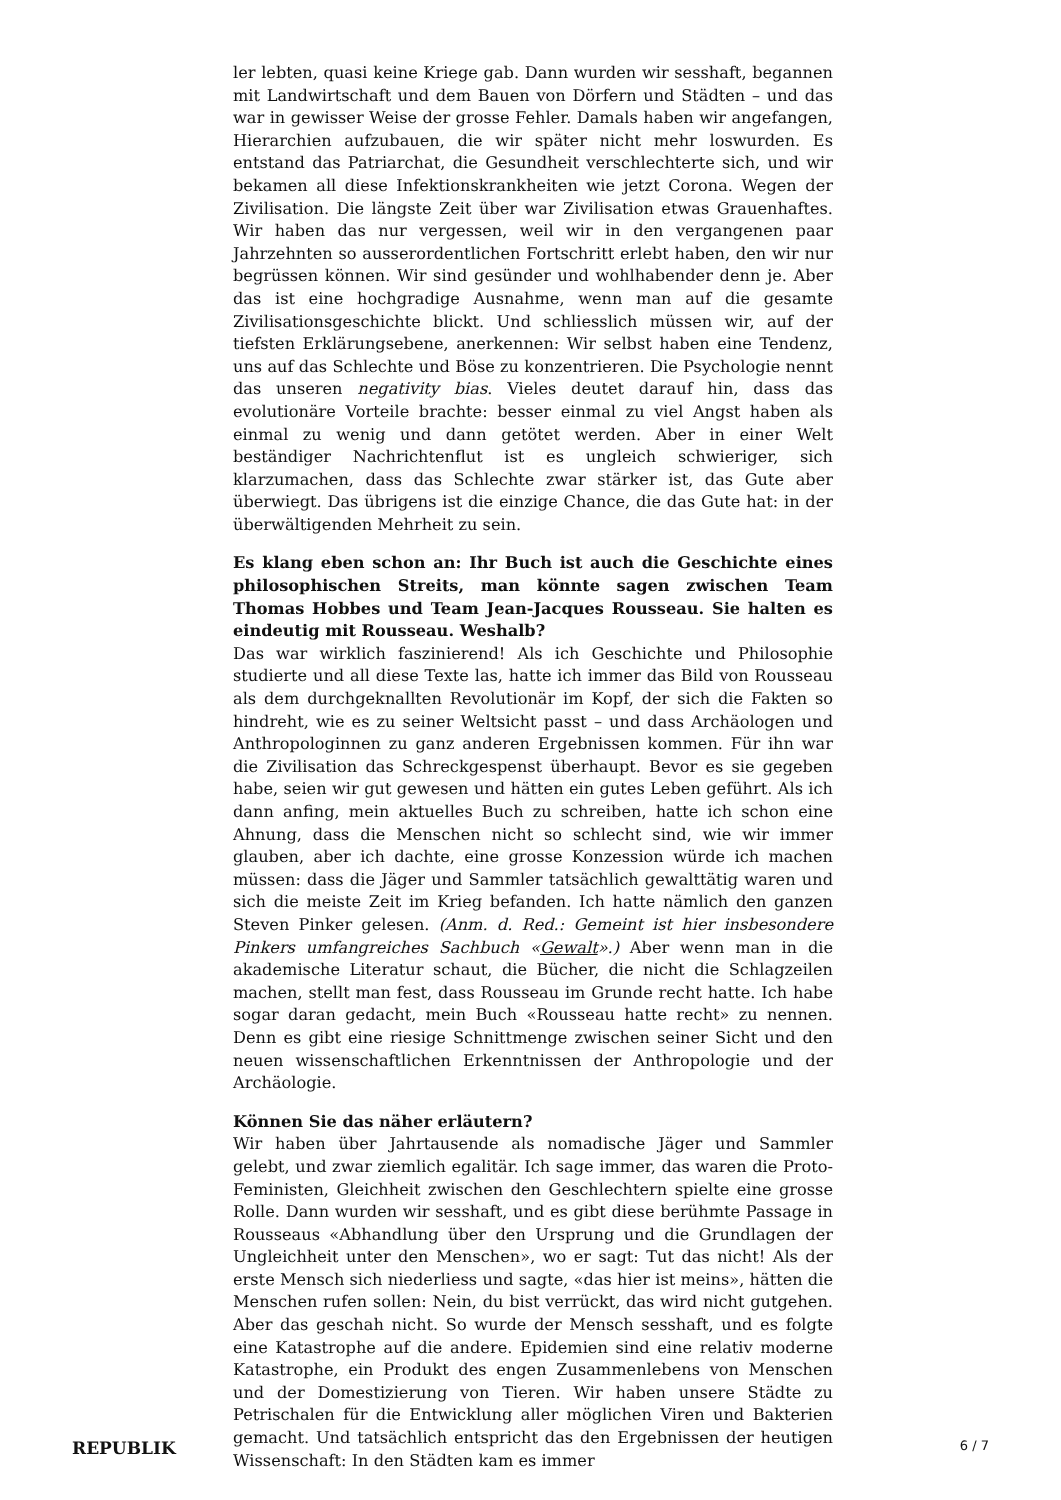ler lebten, quasi keine Kriege gab. Dann wurden wir sesshaft, begannen mit Landwirtschaft und dem Bauen von Dörfern und Städten – und das war in gewisser Weise der grosse Fehler. Damals haben wir angefangen, Hierarchien aufzubauen, die wir später nicht mehr loswurden. Es entstand das Patriarchat, die Gesundheit verschlechterte sich, und wir bekamen all diese Infektionskrankheiten wie jetzt Corona. Wegen der Zivilisation. Die längste Zeit über war Zivilisation etwas Grauenhaftes. Wir haben das nur vergessen, weil wir in den vergangenen paar Jahrzehnten so ausserordentlichen Fortschritt erlebt haben, den wir nur begrüssen können. Wir sind gesünder und wohlhabender denn je. Aber das ist eine hochgradige Ausnahme, wenn man auf die gesamte Zivilisationsgeschichte blickt. Und schliesslich müssen wir, auf der tiefsten Erklärungsebene, anerkennen: Wir selbst haben eine Tendenz, uns auf das Schlechte und Böse zu konzentrieren. Die Psychologie nennt das unseren negativity bias. Vieles deutet darauf hin, dass das evolutionäre Vorteile brachte: besser einmal zu viel Angst haben als einmal zu wenig und dann getötet werden. Aber in einer Welt beständiger Nachrichtenflut ist es ungleich schwieriger, sich klarzumachen, dass das Schlechte zwar stärker ist, das Gute aber überwiegt. Das übrigens ist die einzige Chance, die das Gute hat: in der überwältigenden Mehrheit zu sein.
Es klang eben schon an: Ihr Buch ist auch die Geschichte eines philosophischen Streits, man könnte sagen zwischen Team Thomas Hobbes und Team Jean-Jacques Rousseau. Sie halten es eindeutig mit Rousseau. Weshalb?
Das war wirklich faszinierend! Als ich Geschichte und Philosophie studierte und all diese Texte las, hatte ich immer das Bild von Rousseau als dem durchgeknallten Revolutionär im Kopf, der sich die Fakten so hindreht, wie es zu seiner Weltsicht passt – und dass Archäologen und Anthropologinnen zu ganz anderen Ergebnissen kommen. Für ihn war die Zivilisation das Schreckgespenst überhaupt. Bevor es sie gegeben habe, seien wir gut gewesen und hätten ein gutes Leben geführt. Als ich dann anfing, mein aktuelles Buch zu schreiben, hatte ich schon eine Ahnung, dass die Menschen nicht so schlecht sind, wie wir immer glauben, aber ich dachte, eine grosse Konzession würde ich machen müssen: dass die Jäger und Sammler tatsächlich gewalttätig waren und sich die meiste Zeit im Krieg befanden. Ich hatte nämlich den ganzen Steven Pinker gelesen. (Anm. d. Red.: Gemeint ist hier insbesondere Pinkers umfangreiches Sachbuch «Gewalt».) Aber wenn man in die akademische Literatur schaut, die Bücher, die nicht die Schlagzeilen machen, stellt man fest, dass Rousseau im Grunde recht hatte. Ich habe sogar daran gedacht, mein Buch «Rousseau hatte recht» zu nennen. Denn es gibt eine riesige Schnittmenge zwischen seiner Sicht und den neuen wissenschaftlichen Erkenntnissen der Anthropologie und der Archäologie.
Können Sie das näher erläutern?
Wir haben über Jahrtausende als nomadische Jäger und Sammler gelebt, und zwar ziemlich egalitär. Ich sage immer, das waren die Proto-Feministen, Gleichheit zwischen den Geschlechtern spielte eine grosse Rolle. Dann wurden wir sesshaft, und es gibt diese berühmte Passage in Rousseaus «Abhandlung über den Ursprung und die Grundlagen der Ungleichheit unter den Menschen», wo er sagt: Tut das nicht! Als der erste Mensch sich niederliess und sagte, «das hier ist meins», hätten die Menschen rufen sollen: Nein, du bist verrückt, das wird nicht gutgehen. Aber das geschah nicht. So wurde der Mensch sesshaft, und es folgte eine Katastrophe auf die andere. Epidemien sind eine relativ moderne Katastrophe, ein Produkt des engen Zusammenlebens von Menschen und der Domestizierung von Tieren. Wir haben unsere Städte zu Petrischalen für die Entwicklung aller möglichen Viren und Bakterien gemacht. Und tatsächlich entspricht das den Ergebnissen der heutigen Wissenschaft: In den Städten kam es immer
REPUBLIK 6 / 7